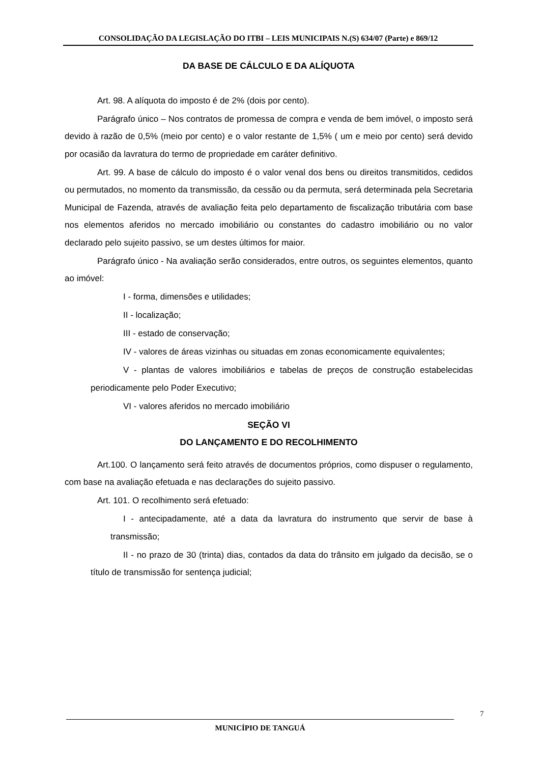CONSOLIDAÇÃO DA LEGISLAÇÃO DO ITBI – LEIS MUNICIPAIS N.(S) 634/07 (Parte) e 869/12
DA BASE DE CÁLCULO E DA ALÍQUOTA
Art. 98. A alíquota do imposto é de 2% (dois por cento).
Parágrafo único – Nos contratos de promessa de compra e venda de bem imóvel, o imposto será devido à razão de 0,5% (meio por cento) e o valor restante de 1,5% ( um e meio por cento) será devido por ocasião da lavratura do termo de propriedade em caráter definitivo.
Art. 99. A base de cálculo do imposto é o valor venal dos bens ou direitos transmitidos, cedidos ou permutados, no momento da transmissão, da cessão ou da permuta, será determinada pela Secretaria Municipal de Fazenda, através de avaliação feita pelo departamento de fiscalização tributária com base nos elementos aferidos no mercado imobiliário ou constantes do cadastro imobiliário ou no valor declarado pelo sujeito passivo, se um destes últimos for maior.
Parágrafo único - Na avaliação serão considerados, entre outros, os seguintes elementos, quanto ao imóvel:
I - forma, dimensões e utilidades;
II - localização;
III - estado de conservação;
IV - valores de áreas vizinhas ou situadas em zonas economicamente equivalentes;
V - plantas de valores imobiliários e tabelas de preços de construção estabelecidas periodicamente pelo Poder Executivo;
VI - valores aferidos no mercado imobiliário
SEÇÃO VI
DO LANÇAMENTO E DO RECOLHIMENTO
Art.100. O lançamento será feito através de documentos próprios, como dispuser o regulamento, com base na avaliação efetuada e nas declarações do sujeito passivo.
Art. 101. O recolhimento será efetuado:
I - antecipadamente, até a data da lavratura do instrumento que servir de base à transmissão;
II - no prazo de 30 (trinta) dias, contados da data do trânsito em julgado da decisão, se o título de transmissão for sentença judicial;
7
MUNICÍPIO DE TANGUÁ